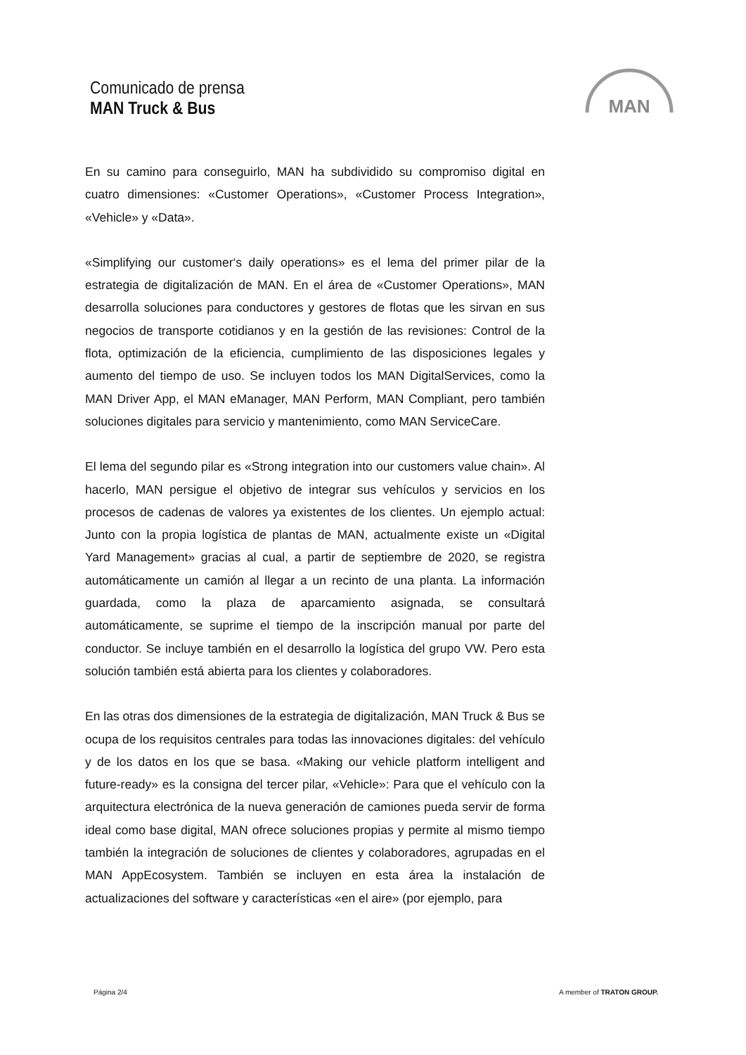Comunicado de prensa
MAN Truck & Bus
MAN
En su camino para conseguirlo, MAN ha subdividido su compromiso digital en cuatro dimensiones: «Customer Operations», «Customer Process Integration», «Vehicle» y «Data».
«Simplifying our customer‘s daily operations» es el lema del primer pilar de la estrategia de digitalización de MAN. En el área de «Customer Operations», MAN desarrolla soluciones para conductores y gestores de flotas que les sirvan en sus negocios de transporte cotidianos y en la gestión de las revisiones: Control de la flota, optimización de la eficiencia, cumplimiento de las disposiciones legales y aumento del tiempo de uso. Se incluyen todos los MAN DigitalServices, como la MAN Driver App, el MAN eManager, MAN Perform, MAN Compliant, pero también soluciones digitales para servicio y mantenimiento, como MAN ServiceCare.
El lema del segundo pilar es «Strong integration into our customers value chain». Al hacerlo, MAN persigue el objetivo de integrar sus vehículos y servicios en los procesos de cadenas de valores ya existentes de los clientes. Un ejemplo actual: Junto con la propia logística de plantas de MAN, actualmente existe un «Digital Yard Management» gracias al cual, a partir de septiembre de 2020, se registra automáticamente un camión al llegar a un recinto de una planta. La información guardada, como la plaza de aparcamiento asignada, se consultará automáticamente, se suprime el tiempo de la inscripción manual por parte del conductor. Se incluye también en el desarrollo la logística del grupo VW. Pero esta solución también está abierta para los clientes y colaboradores.
En las otras dos dimensiones de la estrategia de digitalización, MAN Truck & Bus se ocupa de los requisitos centrales para todas las innovaciones digitales: del vehículo y de los datos en los que se basa. «Making our vehicle platform intelligent and future-ready» es la consigna del tercer pilar, «Vehicle»: Para que el vehículo con la arquitectura electrónica de la nueva generación de camiones pueda servir de forma ideal como base digital, MAN ofrece soluciones propias y permite al mismo tiempo también la integración de soluciones de clientes y colaboradores, agrupadas en el MAN AppEcosystem. También se incluyen en esta área la instalación de actualizaciones del software y características «en el aire» (por ejemplo, para
Página 2/4 A member of TRATON GROUP.